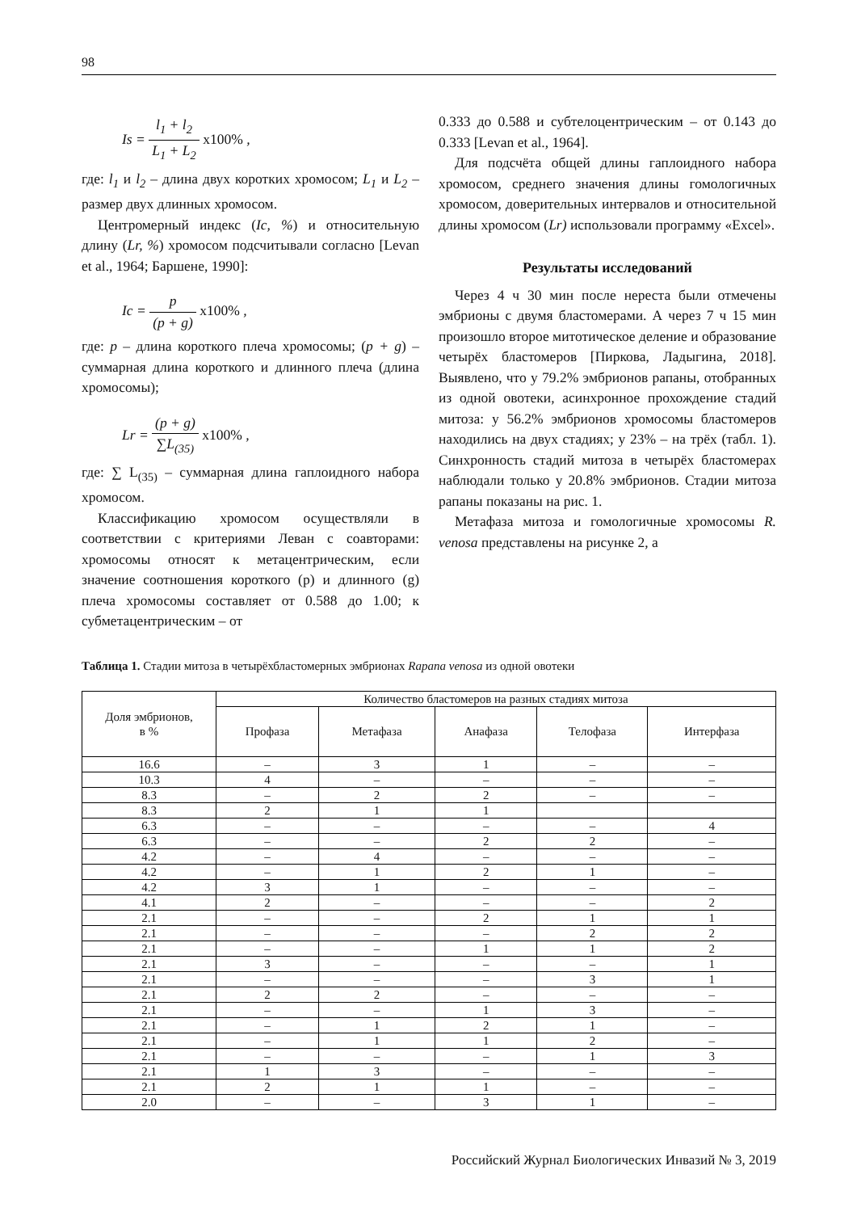98
Is = l<sub>1</sub> + l<sub>2</sub> L<sub>1</sub> + L<sub>2</sub> x100% ,
где: l<sub>1</sub> и l<sub>2</sub> – длина двух коротких хромосом; L<sub>1</sub> и L<sub>2</sub> – размер двух длинных хромосом.
Центромерный индекс (Ic, %) и относительную длину (Lr, %) хромосом подсчитывали согласно [Levan et al., 1964; Баршене, 1990]:
Ic = p (p + g) x100% ,
где: p – длина короткого плеча хромосомы; (p + g) – суммарная длина короткого и длинного плеча (длина хромосомы);
Lr = (p + g) ∑L<sub>(35)</sub> x100% ,
где: ∑ L<sub>(35)</sub> – суммарная длина гаплоидного набора хромосом.
Классификацию хромосом осуществляли в соответствии с критериями Леван с соавторами: хромосомы относят к метацентрическим, если значение соотношения короткого (p) и длинного (g) плеча хромосомы составляет от 0.588 до 1.00; к субметацентрическим – от
0.333 до 0.588 и субтелоцентрическим – от 0.143 до 0.333 [Levan et al., 1964].
Для подсчёта общей длины гаплоидного набора хромосом, среднего значения длины гомологичных хромосом, доверительных интервалов и относительной длины хромосом (Lr) использовали программу «Excel».
Результаты исследований
Через 4 ч 30 мин после нереста были отмечены эмбрионы с двумя бластомерами. А через 7 ч 15 мин произошло второе митотическое деление и образование четырёх бластомеров [Пиркова, Ладыгина, 2018]. Выявлено, что у 79.2% эмбрионов рапаны, отобранных из одной овотеки, асинхронное прохождение стадий митоза: у 56.2% эмбрионов хромосомы бластомеров находились на двух стадиях; у 23% – на трёх (табл. 1). Синхронность стадий митоза в четырёх бластомерах наблюдали только у 20.8% эмбрионов. Стадии митоза рапаны показаны на рис. 1.
Метафаза митоза и гомологичные хромосомы R. venosa представлены на рисунке 2, а
Таблица 1. Стадии митоза в четырёхбластомерных эмбрионах Rapana venosa из одной овотеки
| Доля эмбрионов, в % | Количество бластомеров на разных стадиях митоза | | | | |
| --- | --- | --- | --- | --- | --- |
| | Профаза | Метафаза | Анафаза | Телофаза | Интерфаза |
| 16.6 | – | 3 | 1 | – | – |
| 10.3 | 4 | – | – | – | – |
| 8.3 | – | 2 | 2 | – | – |
| 8.3 | 2 | 1 | 1 | | |
| 6.3 | – | – | – | – | 4 |
| 6.3 | – | – | 2 | 2 | – |
| 4.2 | – | 4 | – | – | – |
| 4.2 | – | 1 | 2 | 1 | – |
| 4.2 | 3 | 1 | – | – | – |
| 4.1 | 2 | – | – | – | 2 |
| 2.1 | – | – | 2 | 1 | 1 |
| 2.1 | – | – | – | 2 | 2 |
| 2.1 | – | – | 1 | 1 | 2 |
| 2.1 | 3 | – | – | – | 1 |
| 2.1 | – | – | – | 3 | 1 |
| 2.1 | 2 | 2 | – | – | – |
| 2.1 | – | – | 1 | 3 | – |
| 2.1 | – | 1 | 2 | 1 | – |
| 2.1 | – | 1 | 1 | 2 | – |
| 2.1 | – | – | – | 1 | 3 |
| 2.1 | 1 | 3 | – | – | – |
| 2.1 | 2 | 1 | 1 | – | – |
| 2.0 | – | – | 3 | 1 | – |
Российский Журнал Биологических Инвазий № 3, 2019